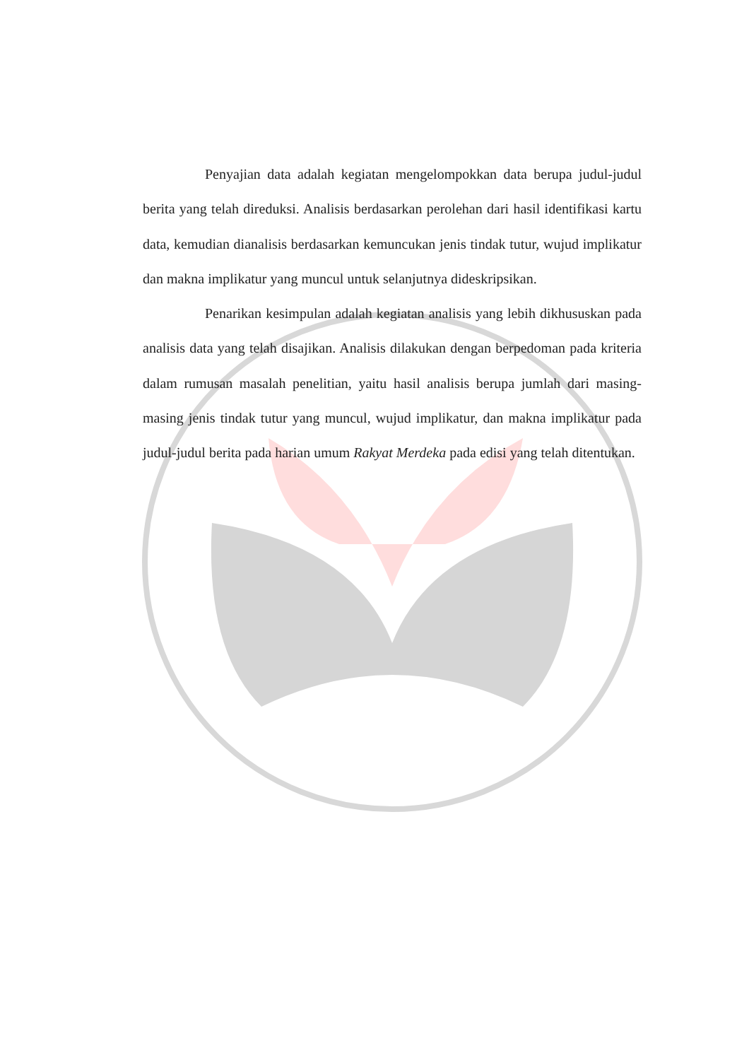Penyajian data adalah kegiatan mengelompokkan data berupa judul-judul berita yang telah direduksi. Analisis berdasarkan perolehan dari hasil identifikasi kartu data, kemudian dianalisis berdasarkan kemuncukan jenis tindak tutur, wujud implikatur dan makna implikatur yang muncul untuk selanjutnya dideskripsikan.
Penarikan kesimpulan adalah kegiatan analisis yang lebih dikhususkan pada analisis data yang telah disajikan. Analisis dilakukan dengan berpedoman pada kriteria dalam rumusan masalah penelitian, yaitu hasil analisis berupa jumlah dari masing-masing jenis tindak tutur yang muncul, wujud implikatur, dan makna implikatur pada judul-judul berita pada harian umum Rakyat Merdeka pada edisi yang telah ditentukan.